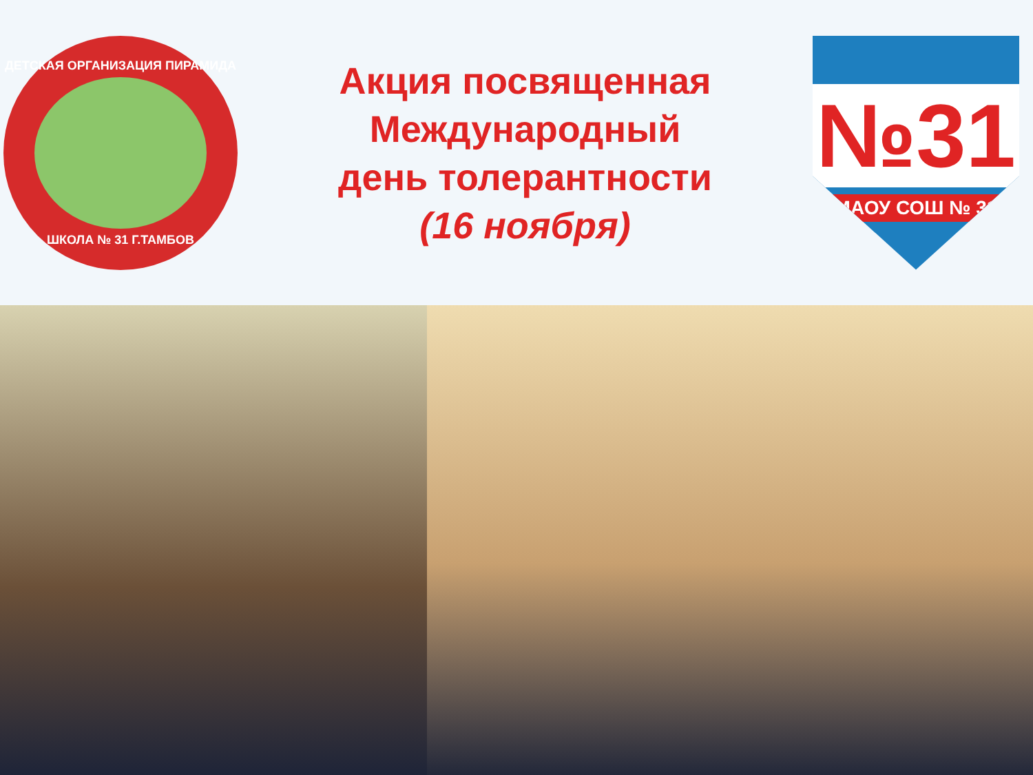ДЕТСКАЯ ОРГАНИЗАЦИЯ ПИРАМИДА
ШКОЛА № 31 Г.ТАМБОВ
Акция посвященная
Международный
день толерантности
(16 ноября)
№31
МАОУ СОШ № 31